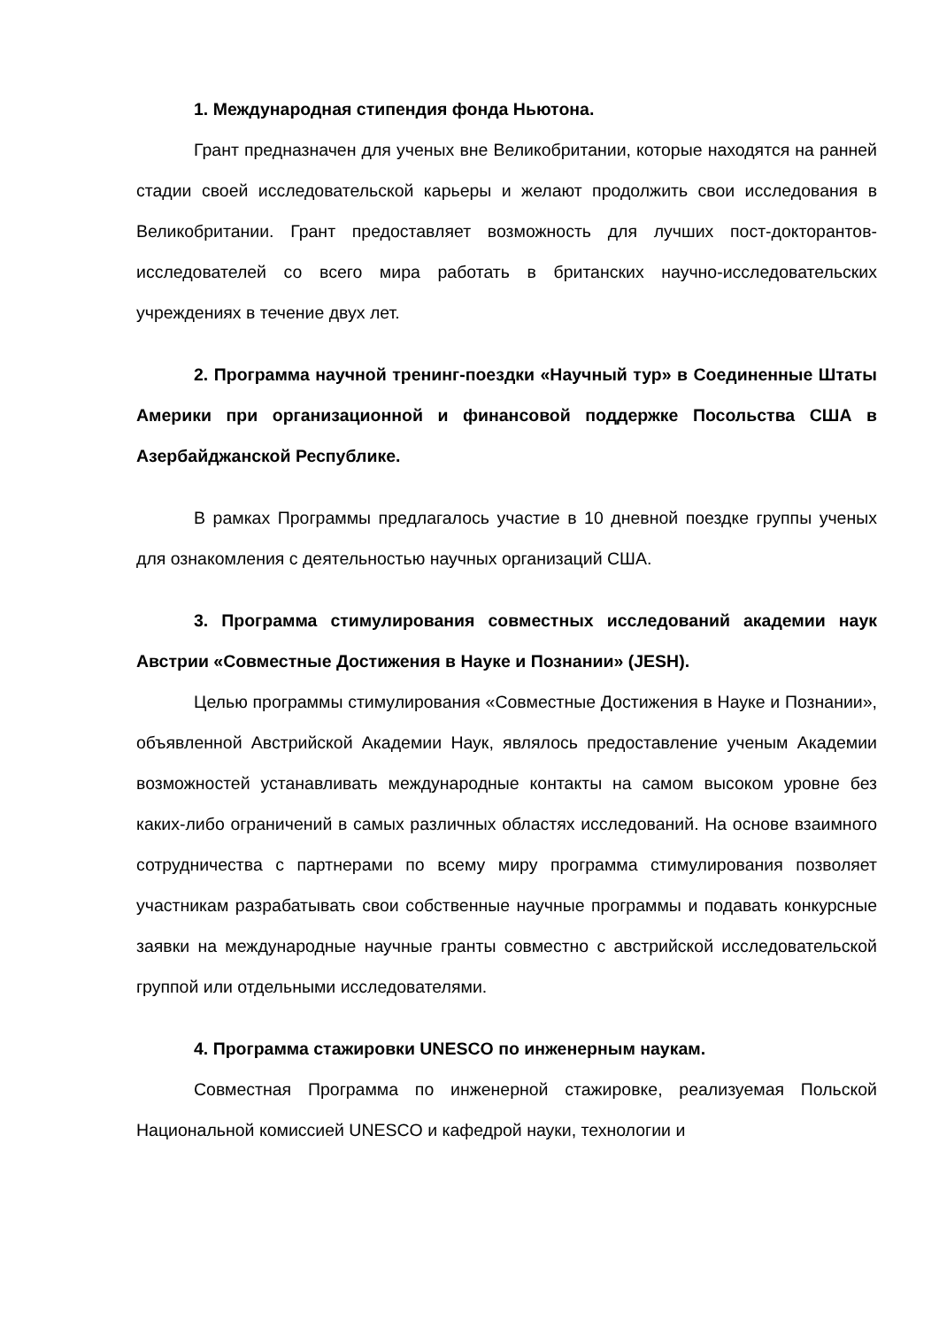1. Международная стипендия фонда Ньютона.
Грант предназначен для ученых вне Великобритании, которые находятся на ранней стадии своей исследовательской карьеры и желают продолжить свои исследования в Великобритании. Грант предоставляет возможность для лучших пост-докторантов-исследователей со всего мира работать в британских научно-исследовательских учреждениях в течение двух лет.
2. Программа научной тренинг-поездки «Научный тур» в Соединенные Штаты Америки при организационной и финансовой поддержке Посольства США в Азербайджанской Республике.
В рамках Программы предлагалось участие в 10 дневной поездке группы ученых для ознакомления с деятельностью научных организаций США.
3. Программа стимулирования совместных исследований академии наук Австрии «Совместные Достижения в Науке и Познании» (JESH).
Целью программы стимулирования «Совместные Достижения в Науке и Познании», объявленной Австрийской Академии Наук, являлось предоставление ученым Академии возможностей устанавливать международные контакты на самом высоком уровне без каких-либо ограничений в самых различных областях исследований. На основе взаимного сотрудничества с партнерами по всему миру программа стимулирования позволяет участникам разрабатывать свои собственные научные программы и подавать конкурсные заявки на международные научные гранты совместно с австрийской исследовательской группой или отдельными исследователями.
4. Программа стажировки UNESCO по инженерным наукам.
Совместная Программа по инженерной стажировке, реализуемая Польской Национальной комиссией UNESCO и кафедрой науки, технологии и